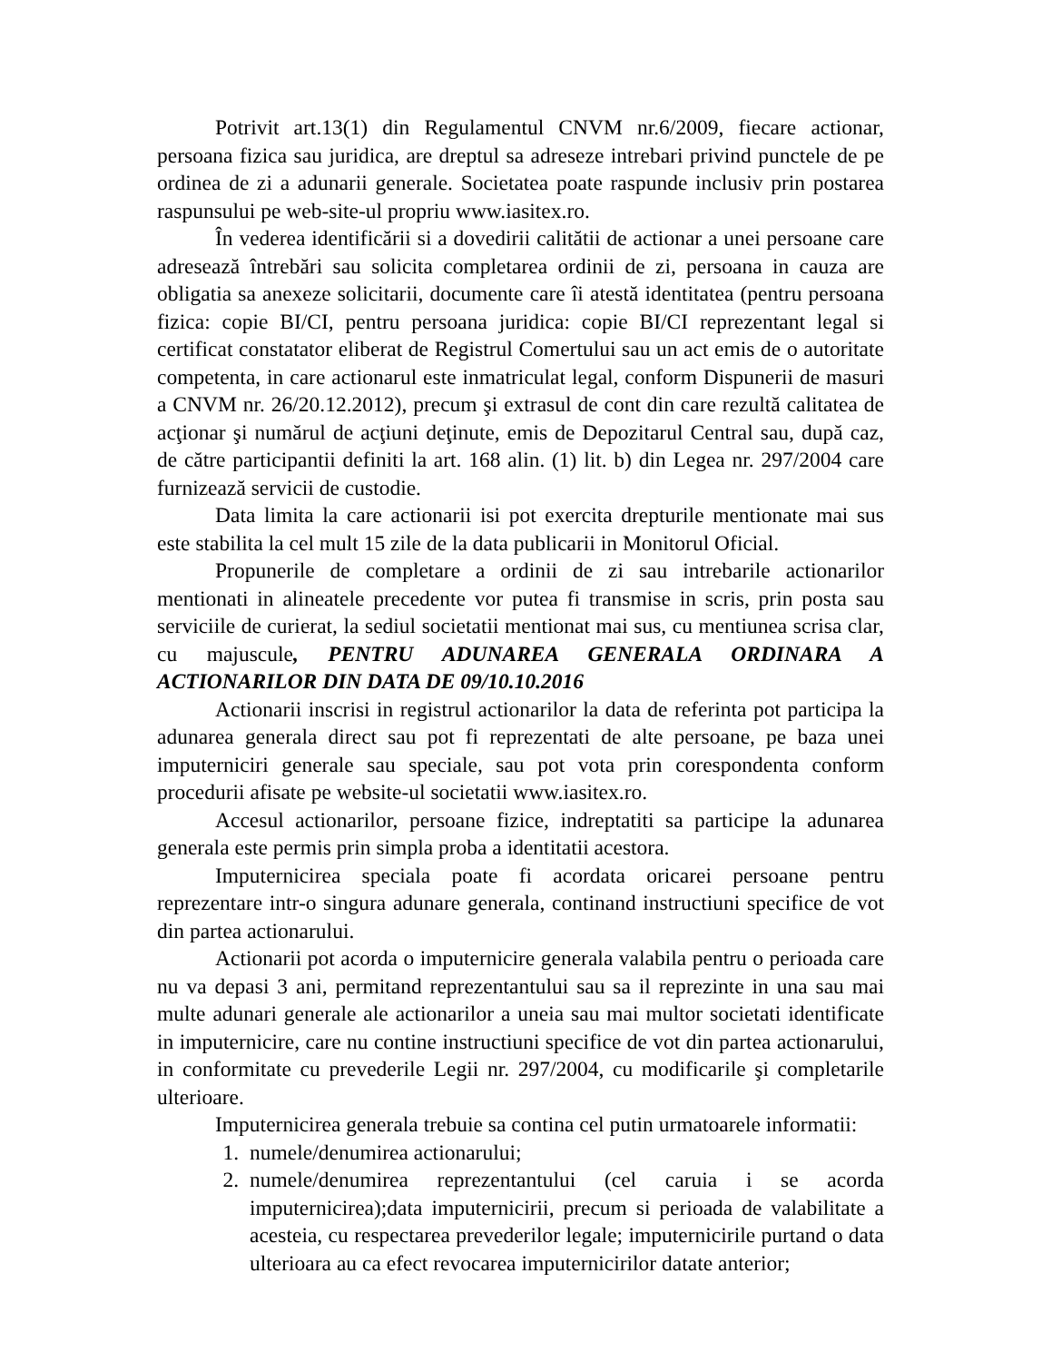Potrivit art.13(1) din Regulamentul CNVM nr.6/2009, fiecare actionar, persoana fizica sau juridica, are dreptul sa adreseze intrebari privind punctele de pe ordinea de zi a adunarii generale. Societatea poate raspunde inclusiv prin postarea raspunsului pe web-site-ul propriu www.iasitex.ro.
În vederea identificării si a dovedirii calitătii de actionar a unei persoane care adresează întrebări sau solicita completarea ordinii de zi, persoana in cauza are obligatia sa anexeze solicitarii, documente care îi atestă identitatea (pentru persoana fizica: copie BI/CI, pentru persoana juridica: copie BI/CI reprezentant legal si certificat constatator eliberat de Registrul Comertului sau un act emis de o autoritate competenta, in care actionarul este inmatriculat legal, conform Dispunerii de masuri a CNVM nr. 26/20.12.2012), precum şi extrasul de cont din care rezultă calitatea de acţionar şi numărul de acţiuni deţinute, emis de Depozitarul Central sau, după caz, de către participantii definiti la art. 168 alin. (1) lit. b) din Legea nr. 297/2004 care furnizează servicii de custodie.
Data limita la care actionarii isi pot exercita drepturile mentionate mai sus este stabilita la cel mult 15 zile de la data publicarii in Monitorul Oficial.
Propunerile de completare a ordinii de zi sau intrebarile actionarilor mentionati in alineatele precedente vor putea fi transmise in scris, prin posta sau serviciile de curierat, la sediul societatii mentionat mai sus, cu mentiunea scrisa clar, cu majuscule, PENTRU ADUNAREA GENERALA ORDINARA A ACTIONARILOR DIN DATA DE 09/10.10.2016
Actionarii inscrisi in registrul actionarilor la data de referinta pot participa la adunarea generala direct sau pot fi reprezentati de alte persoane, pe baza unei imputerniciri generale sau speciale, sau pot vota prin corespondenta conform procedurii afisate pe website-ul societatii www.iasitex.ro.
Accesul actionarilor, persoane fizice, indreptatiti sa participe la adunarea generala este permis prin simpla proba a identitatii acestora.
Imputernicirea speciala poate fi acordata oricarei persoane pentru reprezentare intr-o singura adunare generala, continand instructiuni specifice de vot din partea actionarului.
Actionarii pot acorda o imputernicire generala valabila pentru o perioada care nu va depasi 3 ani, permitand reprezentantului sau sa il reprezinte in una sau mai multe adunari generale ale actionarilor a uneia sau mai multor societati identificate in imputernicire, care nu contine instructiuni specifice de vot din partea actionarului, in conformitate cu prevederile Legii nr. 297/2004, cu modificarile şi completarile ulterioare.
Imputernicirea generala trebuie sa contina cel putin urmatoarele informatii:
1. numele/denumirea actionarului;
2. numele/denumirea reprezentantului (cel caruia i se acorda imputernicirea);data imputernicirii, precum si perioada de valabilitate a acesteia, cu respectarea prevederilor legale; imputernicirile purtand o data ulterioara au ca efect revocarea imputernicirilor datate anterior;